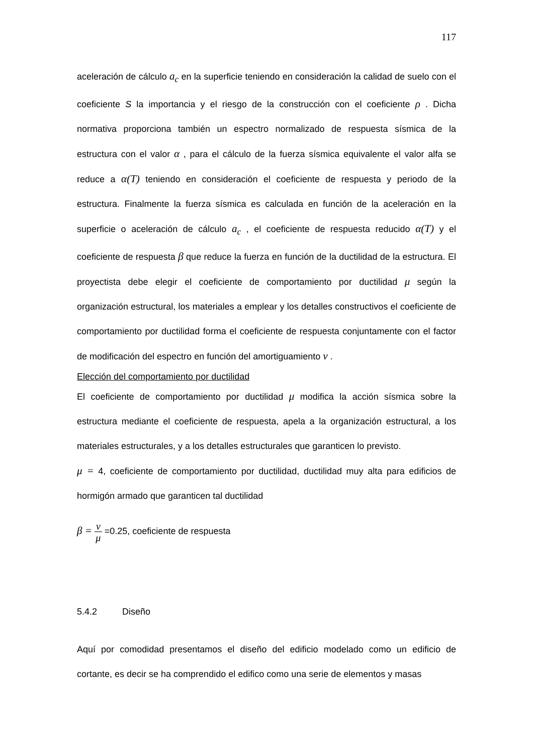117
aceleración de cálculo a<sub>c</sub> en la superficie teniendo en consideración la calidad de suelo con el coeficiente S la importancia y el riesgo de la construcción con el coeficiente ρ . Dicha normativa proporciona también un espectro normalizado de respuesta sísmica de la estructura con el valor α , para el cálculo de la fuerza sísmica equivalente el valor alfa se reduce a α(T) teniendo en consideración el coeficiente de respuesta y periodo de la estructura. Finalmente la fuerza sísmica es calculada en función de la aceleración en la superficie o aceleración de cálculo a<sub>c</sub> , el coeficiente de respuesta reducido α(T) y el coeficiente de respuesta β que reduce la fuerza en función de la ductilidad de la estructura. El proyectista debe elegir el coeficiente de comportamiento por ductilidad μ según la organización estructural, los materiales a emplear y los detalles constructivos el coeficiente de comportamiento por ductilidad forma el coeficiente de respuesta conjuntamente con el factor de modificación del espectro en función del amortiguamiento ν .
Elección del comportamiento por ductilidad
El coeficiente de comportamiento por ductilidad μ modifica la acción sísmica sobre la estructura mediante el coeficiente de respuesta, apela a la organización estructural, a los materiales estructurales, y a los detalles estructurales que garanticen lo previsto.
μ = 4, coeficiente de comportamiento por ductilidad, ductilidad muy alta para edificios de hormigón armado que garanticen tal ductilidad
β = ν μ =0.25, coeficiente de respuesta
5.4.2 Diseño
Aquí por comodidad presentamos el diseño del edificio modelado como un edificio de cortante, es decir se ha comprendido el edifico como una serie de elementos y masas